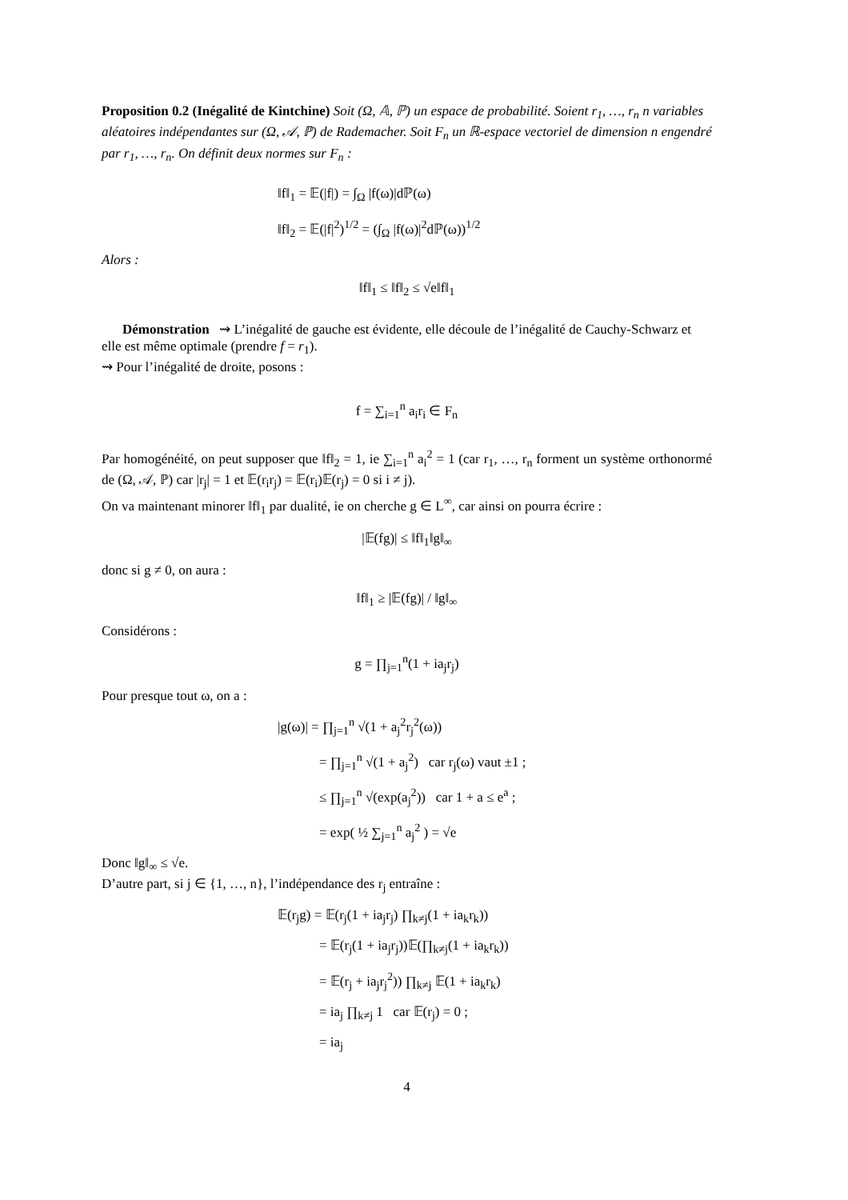Proposition 0.2 (Inégalité de Kintchine) Soit (Ω, 𝔸, ℙ) un espace de probabilité. Soient r<sub>1</sub>, …, r<sub>n</sub> n variables aléatoires indépendantes sur (Ω, 𝒜, ℙ) de Rademacher. Soit F<sub>n</sub> un ℝ-espace vectoriel de dimension n engendré par r<sub>1</sub>, …, r<sub>n</sub>. On définit deux normes sur F<sub>n</sub> :
‖f‖<sub>1</sub> = 𝔼(|f|) = ∫<sub>Ω</sub> |f(ω)|dℙ(ω)
‖f‖<sub>2</sub> = 𝔼(|f|<sup>2</sup>)<sup>1/2</sup> = (∫<sub>Ω</sub> |f(ω)|<sup>2</sup>dℙ(ω))<sup>1/2</sup>
Alors :
‖f‖<sub>1</sub> ≤ ‖f‖<sub>2</sub> ≤ √e‖f‖<sub>1</sub>
Démonstration ⇝ L’inégalité de gauche est évidente, elle découle de l’inégalité de Cauchy-Schwarz et elle est même optimale (prendre f = r<sub>1</sub>).
⇝ Pour l’inégalité de droite, posons :
f = ∑<sub>i=1</sub><sup>n</sup> a<sub>i</sub>r<sub>i</sub> ∈ F<sub>n</sub>
Par homogénéité, on peut supposer que ‖f‖<sub>2</sub> = 1, ie ∑<sub>i=1</sub><sup>n</sup> a<sub>i</sub><sup>2</sup> = 1 (car r<sub>1</sub>, …, r<sub>n</sub> forment un système orthonormé de (Ω, 𝒜, ℙ) car |r<sub>j</sub>| = 1 et 𝔼(r<sub>i</sub>r<sub>j</sub>) = 𝔼(r<sub>i</sub>)𝔼(r<sub>j</sub>) = 0 si i ≠ j).
On va maintenant minorer ‖f‖<sub>1</sub> par dualité, ie on cherche g ∈ L<sup>∞</sup>, car ainsi on pourra écrire :
|𝔼(fg)| ≤ ‖f‖<sub>1</sub>‖g‖<sub>∞</sub>
donc si g ≠ 0, on aura :
‖f‖<sub>1</sub> ≥ |𝔼(fg)| / ‖g‖<sub>∞</sub>
Considérons :
g = ∏<sub>j=1</sub><sup>n</sup>(1 + ia<sub>j</sub>r<sub>j</sub>)
Pour presque tout ω, on a :
|g(ω)| = ∏<sub>j=1</sub><sup>n</sup> √(1 + a<sub>j</sub><sup>2</sup>r<sub>j</sub><sup>2</sup>(ω))
= ∏<sub>j=1</sub><sup>n</sup> √(1 + a<sub>j</sub><sup>2</sup>) car r<sub>j</sub>(ω) vaut ±1 ;
≤ ∏<sub>j=1</sub><sup>n</sup> √(exp(a<sub>j</sub><sup>2</sup>)) car 1 + a ≤ e<sup>a</sup> ;
= exp( ½ ∑<sub>j=1</sub><sup>n</sup> a<sub>j</sub><sup>2</sup> ) = √e
Donc ‖g‖<sub>∞</sub> ≤ √e.
D’autre part, si j ∈ {1, …, n}, l’indépendance des r<sub>j</sub> entraîne :
𝔼(r<sub>j</sub>g) = 𝔼(r<sub>j</sub>(1 + ia<sub>j</sub>r<sub>j</sub>) ∏<sub>k≠j</sub>(1 + ia<sub>k</sub>r<sub>k</sub>))
= 𝔼(r<sub>j</sub>(1 + ia<sub>j</sub>r<sub>j</sub>))𝔼(∏<sub>k≠j</sub>(1 + ia<sub>k</sub>r<sub>k</sub>))
= 𝔼(r<sub>j</sub> + ia<sub>j</sub>r<sub>j</sub><sup>2</sup>)) ∏<sub>k≠j</sub> 𝔼(1 + ia<sub>k</sub>r<sub>k</sub>)
= ia<sub>j</sub> ∏<sub>k≠j</sub> 1 car 𝔼(r<sub>j</sub>) = 0 ;
= ia<sub>j</sub>
4